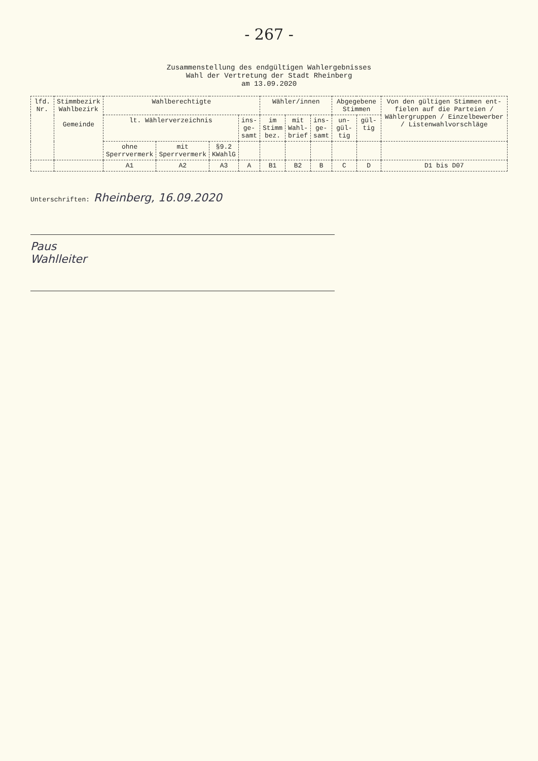- 267 -
Zusammenstellung des endgültigen Wahlergebnisses
Wahl der Vertretung der Stadt Rheinberg
am 13.09.2020
| lfd. Nr. | Stimmbezirk Wahlbezirk Gemeinde | Wahlberechtigte | | | | Wähler/innen | | | Abgegebene Stimmen | | Von den gültigen Stimmen ent-fielen auf die Parteien / Wählergruppen / Einzelbewerber / Listenwahlvorschläge |
| --- | --- | --- | --- | --- | --- | --- | --- | --- | --- | --- | --- |
| | | lt. Wählerverzeichnis | | | ins- ge- samt | im Stimm bez. | mit Wahl- brief | ins- ge- samt | un- gül- tig | gül- tig | |
| | | ohne Sperrvermerk | mit Sperrvermerk | §9.2 KWahlG | | | | | | | |
| | | A1 | A2 | A3 | A | B1 | B2 | B | C | D | D1 bis D07 |
Unterschriften: Rheinberg, 16.09.2020
Paus
Wahlleiter